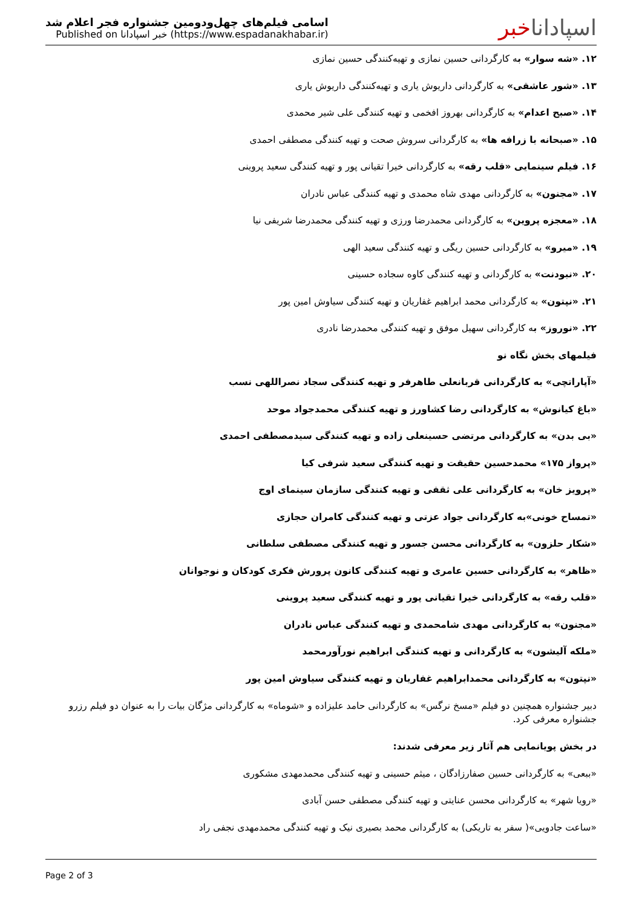اسامی فیلم‌های چهل‌ودومین جشنواره فجر اعلام شد
Published on خبر اسپادانا (https://www.espadanakhabar.ir)
اسپاداناخبر
۱۲. «شه سوار» به کارگردانی حسین نمازی و تهیه‌کنندگی حسین نمازی
۱۳. «شور عاشقی» به کارگردانی داریوش یاری و تهیه‌کنندگی داریوش یاری
۱۴. «صبح اعدام» به کارگردانی بهروز افخمی و تهیه کنندگی علی شیر محمدی
۱۵. «صبحانه با زرافه ها» به کارگردانی سروش صحت و تهیه کنندگی مصطفی احمدی
۱۶. فیلم سینمایی «قلب رقه» به کارگردانی خیرا تقیانی پور و تهیه کنندگی سعید پروینی
۱۷. «مجنون» به کارگردانی مهدی شاه محمدی و تهیه کنندگی عباس نادران
۱۸. «معجزه پروین» به کارگردانی محمدرضا ورزی و تهیه کنندگی محمدرضا شریفی نیا
۱۹. «میرو» به کارگردانی حسین ریگی و تهیه کنندگی سعید الهی
۲۰. «نبودنت» به کارگردانی و تهیه کنندگی کاوه سجاده حسینی
۲۱. «نپتون» به کارگردانی محمد ابراهیم غفاریان و تهیه کنندگی سیاوش امین پور
۲۲. «نوروز» به کارگردانی سهیل موفق و تهیه کنندگی محمدرضا نادری
فیلمهای بخش نگاه نو
«آپاراتچی» به کارگردانی قربانعلی طاهرفر و تهیه کنندگی سجاد نصراللهی نسب
«باغ کیانوش» به کارگردانی رضا کشاورز و تهیه کنندگی محمدجواد موحد
«بی بدن» به کارگردانی مرتضی حسینعلی زاده و تهیه کنندگی سیدمصطفی احمدی
«پرواز ۱۷۵» محمدحسین حقیقت و تهیه کنندگی سعید شرفی کیا
«پرویز خان» به کارگردانی علی ثقفی و تهیه کنندگی سازمان سینمای اوج
«تمساح خونی»به کارگردانی جواد عزتی و تهیه کنندگی کامران حجازی
«شکار حلزون» به کارگردانی محسن جسور و تهیه کنندگی مصطفی سلطانی
«ظاهر» به کارگردانی حسین عامری و تهیه کنندگی کانون پرورش فکری کودکان و نوجوانان
«قلب رقه» به کارگردانی خیرا تقیانی پور و تهیه کنندگی سعید پروینی
«مجنون» به کارگردانی مهدی شامحمدی و تهیه کنندگی عباس نادران
«ملکه آلیشون» به کارگردانی و تهیه کنندگی ابراهیم نورآورمحمد
«نپتون» به کارگردانی محمدابراهیم غفاریان و تهیه کنندگی سیاوش امین پور
دبیر جشنواره همچنین دو فیلم «مسخ نرگس» به کارگردانی حامد علیزاده و «شوماه» به کارگردانی مژگان بیات را به عنوان دو فیلم رزرو جشنواره معرفی کرد.
در بخش پویانمایی هم آثار زیر معرفی شدند:
«ببعی» به کارگردانی حسین صفارزادگان ، میثم حسینی و تهیه کنندگی محمدمهدی مشکوری
«رویا شهر» به کارگردانی محسن عنایتی و تهیه کنندگی مصطفی حسن آبادی
«ساعت جادویی»( سفر به تاریکی) به کارگردانی محمد بصیری نیک و تهیه کنندگی محمدمهدی نجفی راد
Page 2 of 3